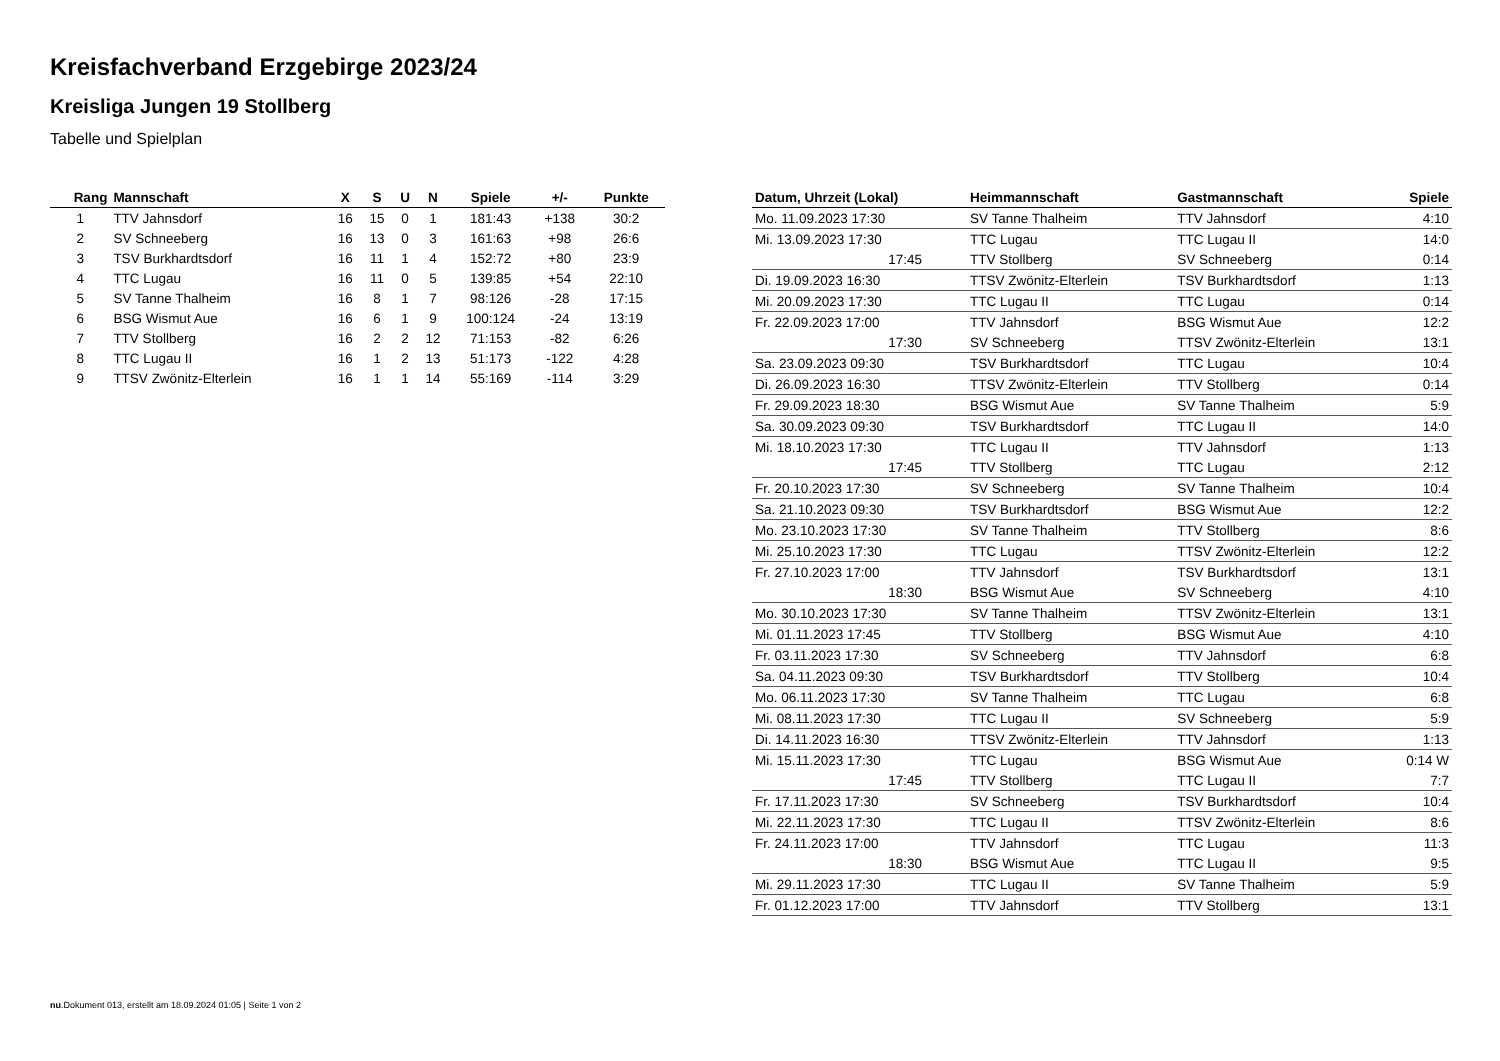Kreisfachverband Erzgebirge 2023/24
Kreisliga Jungen 19 Stollberg
Tabelle und Spielplan
| Rang | Mannschaft | X | S | U | N | Spiele | +/- | Punkte |
| --- | --- | --- | --- | --- | --- | --- | --- | --- |
| 1 | TTV Jahnsdorf | 16 | 15 | 0 | 1 | 181:43 | +138 | 30:2 |
| 2 | SV Schneeberg | 16 | 13 | 0 | 3 | 161:63 | +98 | 26:6 |
| 3 | TSV Burkhardtsdorf | 16 | 11 | 1 | 4 | 152:72 | +80 | 23:9 |
| 4 | TTC Lugau | 16 | 11 | 0 | 5 | 139:85 | +54 | 22:10 |
| 5 | SV Tanne Thalheim | 16 | 8 | 1 | 7 | 98:126 | -28 | 17:15 |
| 6 | BSG Wismut Aue | 16 | 6 | 1 | 9 | 100:124 | -24 | 13:19 |
| 7 | TTV Stollberg | 16 | 2 | 2 | 12 | 71:153 | -82 | 6:26 |
| 8 | TTC Lugau II | 16 | 1 | 2 | 13 | 51:173 | -122 | 4:28 |
| 9 | TTSV Zwönitz-Elterlein | 16 | 1 | 1 | 14 | 55:169 | -114 | 3:29 |
| Datum, Uhrzeit (Lokal) | Heimmannschaft | Gastmannschaft | Spiele |
| --- | --- | --- | --- |
| Mo. 11.09.2023 17:30 | SV Tanne Thalheim | TTV Jahnsdorf | 4:10 |
| Mi. 13.09.2023 17:30 | TTC Lugau | TTC Lugau II | 14:0 |
| 17:45 | TTV Stollberg | SV Schneeberg | 0:14 |
| Di. 19.09.2023 16:30 | TTSV Zwönitz-Elterlein | TSV Burkhardtsdorf | 1:13 |
| Mi. 20.09.2023 17:30 | TTC Lugau II | TTC Lugau | 0:14 |
| Fr. 22.09.2023 17:00 | TTV Jahnsdorf | BSG Wismut Aue | 12:2 |
| 17:30 | SV Schneeberg | TTSV Zwönitz-Elterlein | 13:1 |
| Sa. 23.09.2023 09:30 | TSV Burkhardtsdorf | TTC Lugau | 10:4 |
| Di. 26.09.2023 16:30 | TTSV Zwönitz-Elterlein | TTV Stollberg | 0:14 |
| Fr. 29.09.2023 18:30 | BSG Wismut Aue | SV Tanne Thalheim | 5:9 |
| Sa. 30.09.2023 09:30 | TSV Burkhardtsdorf | TTC Lugau II | 14:0 |
| Mi. 18.10.2023 17:30 | TTC Lugau II | TTV Jahnsdorf | 1:13 |
| 17:45 | TTV Stollberg | TTC Lugau | 2:12 |
| Fr. 20.10.2023 17:30 | SV Schneeberg | SV Tanne Thalheim | 10:4 |
| Sa. 21.10.2023 09:30 | TSV Burkhardtsdorf | BSG Wismut Aue | 12:2 |
| Mo. 23.10.2023 17:30 | SV Tanne Thalheim | TTV Stollberg | 8:6 |
| Mi. 25.10.2023 17:30 | TTC Lugau | TTSV Zwönitz-Elterlein | 12:2 |
| Fr. 27.10.2023 17:00 | TTV Jahnsdorf | TSV Burkhardtsdorf | 13:1 |
| 18:30 | BSG Wismut Aue | SV Schneeberg | 4:10 |
| Mo. 30.10.2023 17:30 | SV Tanne Thalheim | TTSV Zwönitz-Elterlein | 13:1 |
| Mi. 01.11.2023 17:45 | TTV Stollberg | BSG Wismut Aue | 4:10 |
| Fr. 03.11.2023 17:30 | SV Schneeberg | TTV Jahnsdorf | 6:8 |
| Sa. 04.11.2023 09:30 | TSV Burkhardtsdorf | TTV Stollberg | 10:4 |
| Mo. 06.11.2023 17:30 | SV Tanne Thalheim | TTC Lugau | 6:8 |
| Mi. 08.11.2023 17:30 | TTC Lugau II | SV Schneeberg | 5:9 |
| Di. 14.11.2023 16:30 | TTSV Zwönitz-Elterlein | TTV Jahnsdorf | 1:13 |
| Mi. 15.11.2023 17:30 | TTC Lugau | BSG Wismut Aue | 0:14 W |
| 17:45 | TTV Stollberg | TTC Lugau II | 7:7 |
| Fr. 17.11.2023 17:30 | SV Schneeberg | TSV Burkhardtsdorf | 10:4 |
| Mi. 22.11.2023 17:30 | TTC Lugau II | TTSV Zwönitz-Elterlein | 8:6 |
| Fr. 24.11.2023 17:00 | TTV Jahnsdorf | TTC Lugau | 11:3 |
| 18:30 | BSG Wismut Aue | TTC Lugau II | 9:5 |
| Mi. 29.11.2023 17:30 | TTC Lugau II | SV Tanne Thalheim | 5:9 |
| Fr. 01.12.2023 17:00 | TTV Jahnsdorf | TTV Stollberg | 13:1 |
nu.Dokument 013, erstellt am 18.09.2024 01:05 | Seite 1 von 2